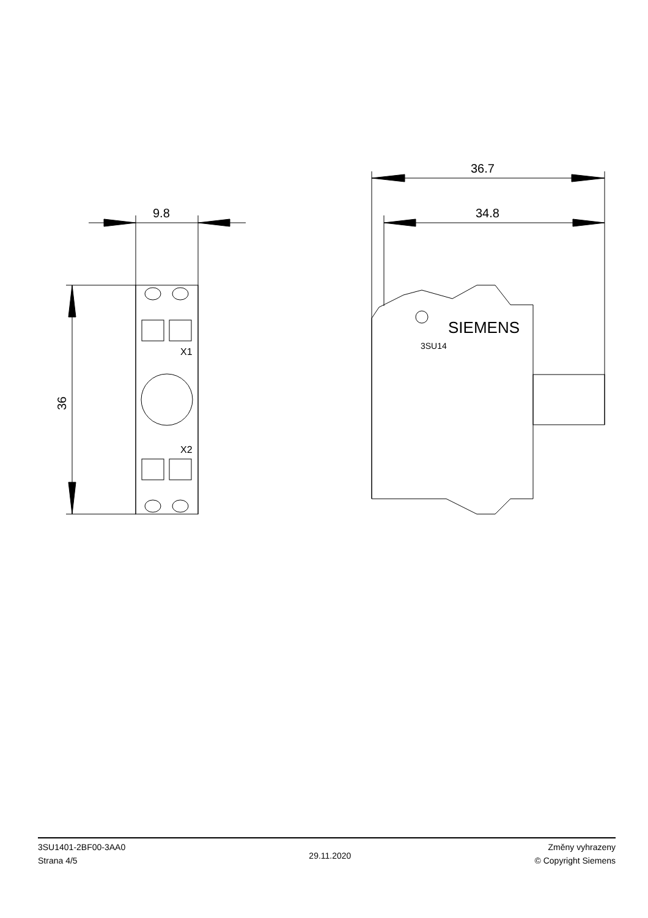9.8
36
X1
X2
36.7
34.8
SIEMENS
3SU14
3SU1401-2BF00-3AA0
Strana 4/5
29.11.2020
Změny vyhrazeny
© Copyright Siemens